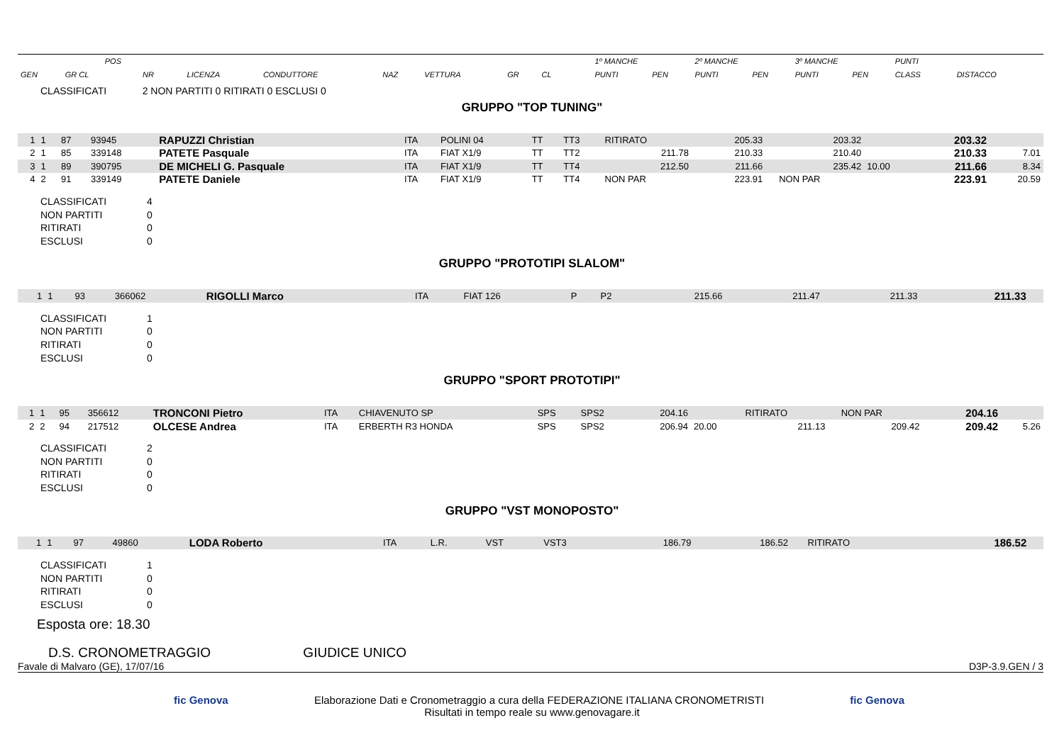| | POS | | | | | | | | | | 1º MANCHE | | 2º MANCHE | | 3º MANCHE | | PUNTI | |
| --- | --- | --- | --- | --- | --- | --- | --- | --- | --- | --- | --- | --- | --- | --- | --- | --- | --- | --- |
| GEN | GR CL | NR | LICENZA | CONDUTTORE | NAZ | VETTURA | GR | CL | | | PUNTI | PEN | PUNTI | PEN | PUNTI | PEN | CLASS | DISTACCO |
CLASSIFICATI 2 NON PARTITI 0 RITIRATI 0 ESCLUSI 0
GRUPPO "TOP TUNING"
| 1 | 1 | 87 | 93945 | RAPUZZI Christian | ITA | POLINI 04 | TT | TT3 | RITIRATO | | 205.33 | | 203.32 | | 203.32 | |
| 2 | 1 | 85 | 339148 | PATETE Pasquale | ITA | FIAT X1/9 | TT | TT2 | 211.78 | | 210.33 | | 210.40 | | 210.33 | 7.01 |
| 3 | 1 | 89 | 390795 | DE MICHELI G. Pasquale | ITA | FIAT X1/9 | TT | TT4 | 212.50 | | 211.66 | | 235.42 | 10.00 | 211.66 | 8.34 |
| 4 | 2 | 91 | 339149 | PATETE Daniele | ITA | FIAT X1/9 | TT | TT4 | NON PAR | | 223.91 | | NON PAR | | 223.91 | 20.59 |
CLASSIFICATI 4
NON PARTITI 0
RITIRATI 0
ESCLUSI 0
GRUPPO "PROTOTIPI SLALOM"
| 1 | 1 | 93 | 366062 | RIGOLLI Marco | ITA | FIAT 126 | P | P2 | 215.66 | | 211.47 | | 211.33 | | 211.33 | |
CLASSIFICATI 1
NON PARTITI 0
RITIRATI 0
ESCLUSI 0
GRUPPO "SPORT PROTOTIPI"
| 1 | 1 | 95 | 356612 | TRONCONI Pietro | ITA | CHIAVENUTO SP | SPS | SPS2 | 204.16 | | RITIRATO | | NON PAR | | 204.16 | |
| 2 | 2 | 94 | 217512 | OLCESE Andrea | ITA | ERBERTH R3 HONDA | SPS | SPS2 | 206.94 | 20.00 | 211.13 | | 209.42 | | 209.42 | 5.26 |
CLASSIFICATI 2
NON PARTITI 0
RITIRATI 0
ESCLUSI 0
GRUPPO "VST MONOPOSTO"
| 1 | 1 | 97 | 49860 | LODA Roberto | ITA | L.R. | VST | VST3 | 186.79 | | 186.52 | | RITIRATO | | 186.52 | |
CLASSIFICATI 1
NON PARTITI 0
RITIRATI 0
ESCLUSI 0
Esposta ore: 18.30
D.S. CRONOMETRAGGIO GIUDICE UNICO
Favale di Malvaro (GE), 17/07/16 D3P-3.9.GEN / 3
fic Genova fic Genova Elaborazione Dati e Cronometraggio a cura della FEDERAZIONE ITALIANA CRONOMETRISTI
Risultati in tempo reale su www.genovagare.it